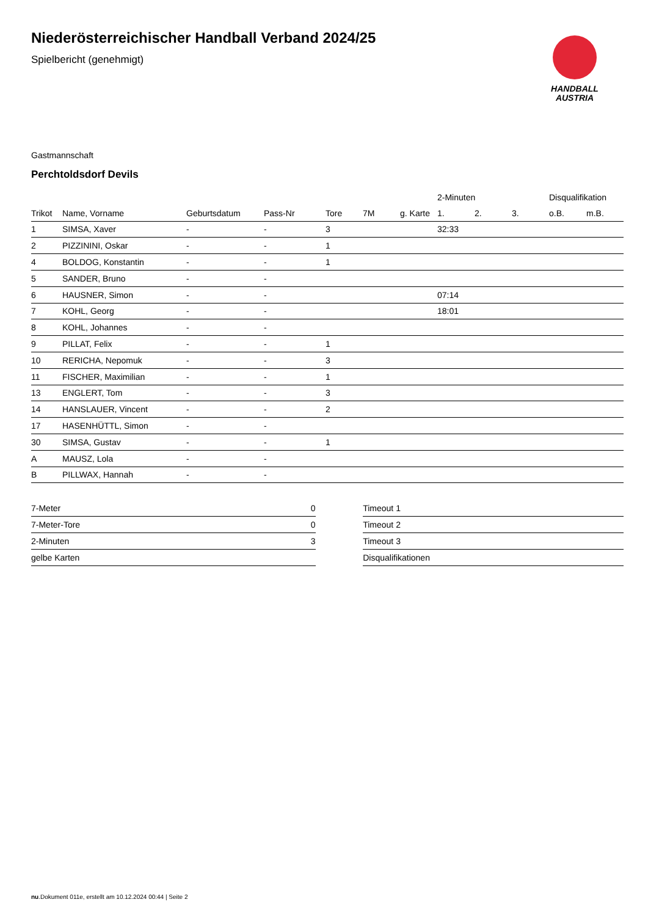HANDBALL
AUSTRIA
Niederösterreichischer Handball Verband 2024/25
Spielbericht (genehmigt)
Gastmannschaft
Perchtoldsdorf Devils
| | | | | | | | 2-Minuten | | | Disqualifikation | |
| --- | --- | --- | --- | --- | --- | --- | --- | --- | --- | --- | --- |
| Trikot | Name, Vorname | Geburtsdatum | Pass-Nr | Tore | 7M | g. Karte | 1. | 2. | 3. | o.B. | m.B. |
| 1 | SIMSA, Xaver | - | - | 3 | | | 32:33 | | | | |
| 2 | PIZZININI, Oskar | - | - | 1 | | | | | | | |
| 4 | BOLDOG, Konstantin | - | - | 1 | | | | | | | |
| 5 | SANDER, Bruno | - | - | | | | | | | | |
| 6 | HAUSNER, Simon | - | - | | | | 07:14 | | | | |
| 7 | KOHL, Georg | - | - | | | | 18:01 | | | | |
| 8 | KOHL, Johannes | - | - | | | | | | | | |
| 9 | PILLAT, Felix | - | - | 1 | | | | | | | |
| 10 | RERICHA, Nepomuk | - | - | 3 | | | | | | | |
| 11 | FISCHER, Maximilian | - | - | 1 | | | | | | | |
| 13 | ENGLERT, Tom | - | - | 3 | | | | | | | |
| 14 | HANSLAUER, Vincent | - | - | 2 | | | | | | | |
| 17 | HASENHÜTTL, Simon | - | - | | | | | | | | |
| 30 | SIMSA, Gustav | - | - | 1 | | | | | | | |
| A | MAUSZ, Lola | - | - | | | | | | | | |
| B | PILLWAX, Hannah | - | - | | | | | | | | |
| 7-Meter | 0 |
| 7-Meter-Tore | 0 |
| 2-Minuten | 3 |
| gelbe Karten | |
| Timeout 1 |
| Timeout 2 |
| Timeout 3 |
| Disqualifikationen |
nu.Dokument 011e, erstellt am 10.12.2024 00:44 | Seite 2